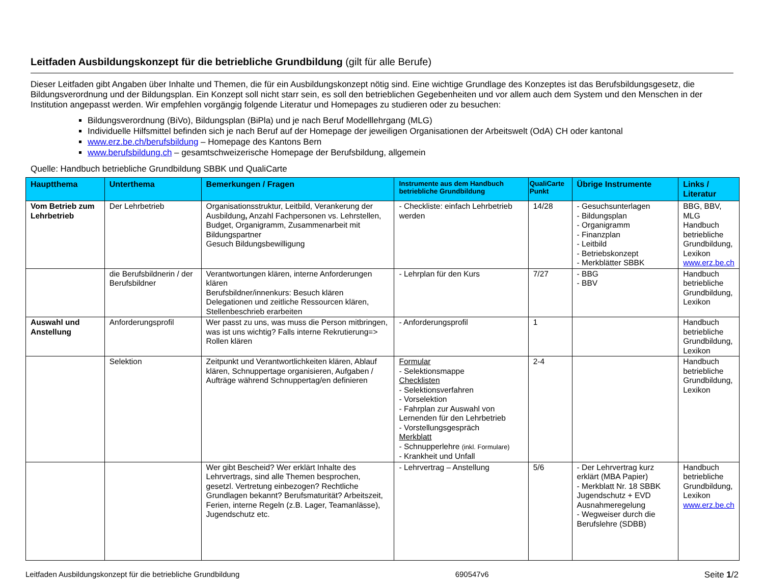Leitfaden Ausbildungskonzept für die betriebliche Grundbildung (gilt für alle Berufe)
Dieser Leitfaden gibt Angaben über Inhalte und Themen, die für ein Ausbildungskonzept nötig sind. Eine wichtige Grundlage des Konzeptes ist das Berufsbildungsgesetz, die Bildungsverordnung und der Bildungsplan. Ein Konzept soll nicht starr sein, es soll den betrieblichen Gegebenheiten und vor allem auch dem System und den Menschen in der Institution angepasst werden. Wir empfehlen vorgängig folgende Literatur und Homepages zu studieren oder zu besuchen:
Bildungsverordnung (BiVo), Bildungsplan (BiPla) und je nach Beruf Modelllehrgang (MLG)
Individuelle Hilfsmittel befinden sich je nach Beruf auf der Homepage der jeweiligen Organisationen der Arbeitswelt (OdA) CH oder kantonal
www.erz.be.ch/berufsbildung – Homepage des Kantons Bern
www.berufsbildung.ch – gesamtschweizerische Homepage der Berufsbildung, allgemein
Quelle: Handbuch betriebliche Grundbildung SBBK und QualiCarte
| Hauptthema | Unterthema | Bemerkungen / Fragen | Instrumente aus dem Handbuch betriebliche Grundbildung | QualiCarte Punkt | Übrige Instrumente | Links / Literatur |
| --- | --- | --- | --- | --- | --- | --- |
| Vom Betrieb zum Lehrbetrieb | Der Lehrbetrieb | Organisationsstruktur, Leitbild, Verankerung der Ausbildung , Anzahl Fachpersonen vs. Lehrstellen, Budget, Organigramm, Zusammenarbeit mit Bildungspartner Gesuch Bildungsbewilligung | - Checkliste: einfach Lehrbetrieb werden | 14/28 | - Gesuchsunterlagen - Bildungsplan - Organigramm - Finanzplan - Leitbild - Betriebskonzept - Merkblätter SBBK | BBG, BBV, MLG Handbuch betriebliche Grundbildung, Lexikon www.erz.be.ch |
| | die Berufsbildnerin / der Berufsbildner | Verantwortungen klären, interne Anforderungen klären Berufsbildner/innenkurs: Besuch klären Delegationen und zeitliche Ressourcen klären, Stellenbeschrieb erarbeiten | - Lehrplan für den Kurs | 7/27 | - BBG - BBV | Handbuch betriebliche Grundbildung, Lexikon |
| Auswahl und Anstellung | Anforderungsprofil | Wer passt zu uns, was muss die Person mitbringen, was ist uns wichtig? Falls interne Rekrutierung=> Rollen klären | - Anforderungsprofil | 1 | | Handbuch betriebliche Grundbildung, Lexikon |
| | Selektion | Zeitpunkt und Verantwortlichkeiten klären, Ablauf klären, Schnuppertage organisieren, Aufgaben / Aufträge während Schnuppertag/en definieren | Formular - Selektionsmappe Checklisten - Selektionsverfahren - Vorselektion - Fahrplan zur Auswahl von Lernenden für den Lehrbetrieb - Vorstellungsgespräch Merkblatt - Schnupperlehre (inkl. Formulare) - Krankheit und Unfall | 2-4 | | Handbuch betriebliche Grundbildung, Lexikon |
| | | Wer gibt Bescheid? Wer erklärt Inhalte des Lehrvertrags, sind alle Themen besprochen, gesetzl. Vertretung einbezogen? Rechtliche Grundlagen bekannt? Berufsmaturität? Arbeitszeit, Ferien, interne Regeln (z.B. Lager, Teamanlässe), Jugendschutz etc. | - Lehrvertrag – Anstellung | 5/6 | - Der Lehrvertrag kurz erklärt (MBA Papier) - Merkblatt Nr. 18 SBBK Jugendschutz + EVD Ausnahmeregelung - Wegweiser durch die Berufslehre (SDBB) | Handbuch betriebliche Grundbildung, Lexikon www.erz.be.ch |
Leitfaden Ausbildungskonzept für die betriebliche Grundbildung 690547v6 Seite 1/2